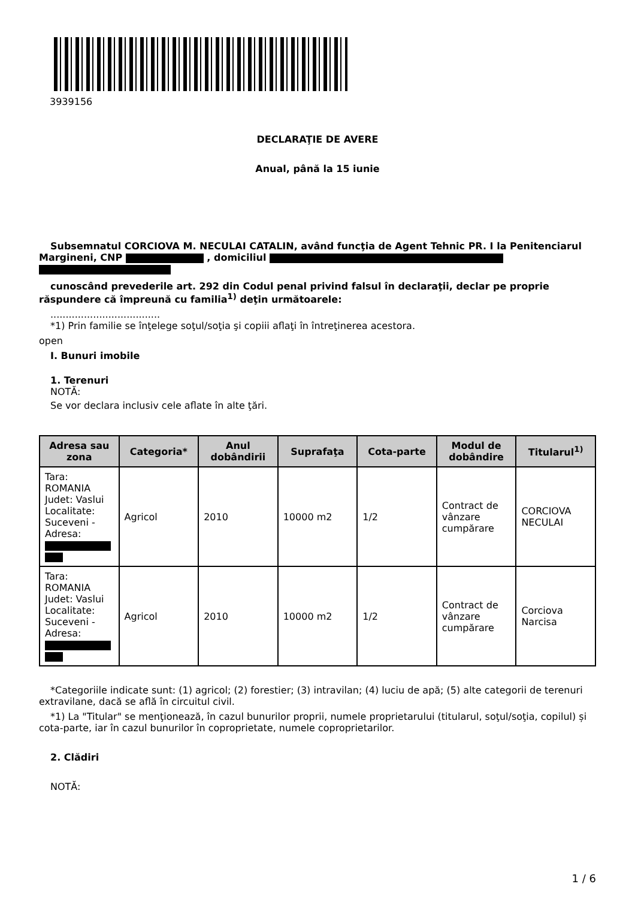3939156
DECLARAŢIE DE AVERE
Anual, până la 15 iunie
Subsemnatul CORCIOVA M. NECULAI CATALIN, având funcţia de Agent Tehnic PR. I la Penitenciarul Margineni, CNP , domiciliul
cunoscând prevederile art. 292 din Codul penal privind falsul în declaraţii, declar pe proprie răspundere că împreună cu familia<sup>1)</sup> deţin următoarele:
....................................
*1) Prin familie se înţelege soţul/soţia şi copiii aflaţi în întreţinerea acestora.
open
I. Bunuri imobile
1. Terenuri
NOTĂ:
Se vor declara inclusiv cele aflate în alte ţări.
| Adresa sau zona | Categoria* | Anul dobândirii | Suprafaţa | Cota-parte | Modul de dobândire | Titularul<sup>1)</sup> |
| --- | --- | --- | --- | --- | --- | --- |
| Tara: ROMANIA Judet: Vaslui Localitate: Suceveni - Adresa: | Agricol | 2010 | 10000 m2 | 1/2 | Contract de vânzare cumpărare | CORCIOVA NECULAI |
| Tara: ROMANIA Judet: Vaslui Localitate: Suceveni - Adresa: | Agricol | 2010 | 10000 m2 | 1/2 | Contract de vânzare cumpărare | Corciova Narcisa |
*Categoriile indicate sunt: (1) agricol; (2) forestier; (3) intravilan; (4) luciu de apă; (5) alte categorii de terenuri extravilane, dacă se află în circuitul civil.
*1) La "Titular" se menţionează, în cazul bunurilor proprii, numele proprietarului (titularul, soţul/soţia, copilul) și cota-parte, iar în cazul bunurilor în coproprietate, numele coproprietarilor.
2. Clădiri
NOTĂ:
1 / 6